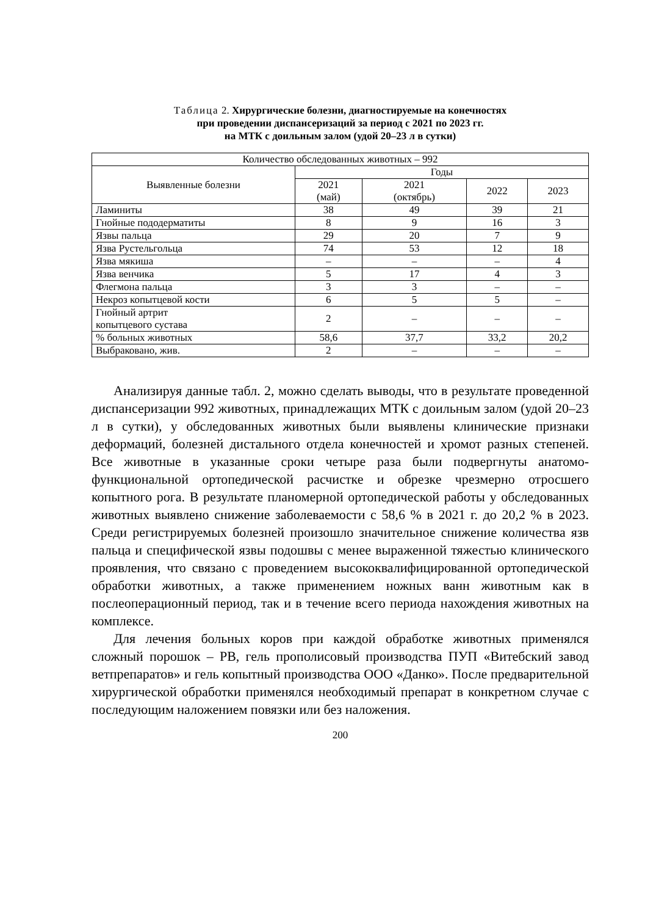Таблица 2. Хирургические болезни, диагностируемые на конечностях
при проведении диспансеризаций за период с 2021 по 2023 гг.
на МТК с доильным залом (удой 20–23 л в сутки)
| Количество обследованных животных – 992 | | | | |
| --- | --- | --- | --- | --- |
| Выявленные болезни | Годы | | | |
| | 2021 (май) | 2021 (октябрь) | 2022 | 2023 |
| Ламиниты | 38 | 49 | 39 | 21 |
| Гнойные пододерматиты | 8 | 9 | 16 | 3 |
| Язвы пальца | 29 | 20 | 7 | 9 |
| Язва Рустельгольца | 74 | 53 | 12 | 18 |
| Язва мякиша | – | – | – | 4 |
| Язва венчика | 5 | 17 | 4 | 3 |
| Флегмона пальца | 3 | 3 | – | – |
| Некроз копытцевой кости | 6 | 5 | 5 | – |
| Гнойный артрит копытцевого сустава | 2 | – | – | – |
| % больных животных | 58,6 | 37,7 | 33,2 | 20,2 |
| Выбраковано, жив. | 2 | – | – | – |
Анализируя данные табл. 2, можно сделать выводы, что в результате проведенной диспансеризации 992 животных, принадлежащих МТК с доильным залом (удой 20–23 л в сутки), у обследованных животных были выявлены клинические признаки деформаций, болезней дистального отдела конечностей и хромот разных степеней. Все животные в указанные сроки четыре раза были подвергнуты анатомо-функциональной ортопедической расчистке и обрезке чрезмерно отросшего копытного рога. В результате планомерной ортопедической работы у обследованных животных выявлено снижение заболеваемости с 58,6 % в 2021 г. до 20,2 % в 2023. Среди регистрируемых болезней произошло значительное снижение количества язв пальца и специфической язвы подошвы с менее выраженной тяжестью клинического проявления, что связано с проведением высококвалифицированной ортопедической обработки животных, а также применением ножных ванн животным как в послеоперационный период, так и в течение всего периода нахождения животных на комплексе.
Для лечения больных коров при каждой обработке животных применялся сложный порошок – РВ, гель прополисовый производства ПУП «Витебский завод ветпрепаратов» и гель копытный производства ООО «Данко». После предварительной хирургической обработки применялся необходимый препарат в конкретном случае с последующим наложением повязки или без наложения.
200